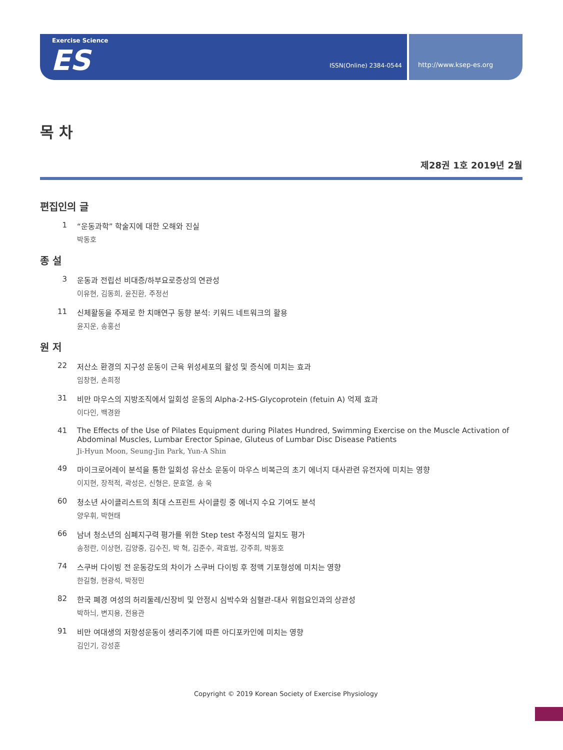Exercise Science
ES ISSN(Online) 2384-0544
http://www.ksep-es.org
목 차
제28권 1호 2019년 2월
편집인의 글
1 “운동과학” 학술지에 대한 오해와 진실
박동호
종 설
3 운동과 전립선 비대증/하부요로증상의 연관성
이유현, 김동희, 윤진환, 주정선
11 신체활동을 주제로 한 치매연구 동향 분석: 키워드 네트워크의 활용
윤지운, 송홍선
원 저
22 저산소 환경의 지구성 운동이 근육 위성세포의 활성 및 증식에 미치는 효과
임창현, 손희정
31 비만 마우스의 지방조직에서 일회성 운동의 Alpha-2-HS-Glycoprotein (fetuin A) 억제 효과
이다인, 백경완
41 The Effects of the Use of Pilates Equipment during Pilates Hundred, Swimming Exercise on the Muscle Activation of Abdominal Muscles, Lumbar Erector Spinae, Gluteus of Lumbar Disc Disease Patients
Ji-Hyun Moon, Seung-Jin Park, Yun-A Shin
49 마이크로어레이 분석을 통한 일회성 유산소 운동이 마우스 비복근의 초기 에너지 대사관련 유전자에 미치는 영향
이지현, 장적적, 곽성은, 신형은, 문효열, 송 욱
60 청소년 사이클리스트의 최대 스프린트 사이클링 중 에너지 수요 기여도 분석
양우휘, 박현태
66 남녀 청소년의 심폐지구력 평가를 위한 Step test 추정식의 일치도 평가
송정란, 이상현, 김양중, 김수진, 박 혁, 김준수, 곽효범, 강주희, 박동호
74 스쿠버 다이빙 전 운동강도의 차이가 스쿠버 다이빙 후 정맥 기포형성에 미치는 영향
한길형, 현광석, 박정민
82 한국 폐경 여성의 허리둘레/신장비 및 안정시 심박수와 심혈관-대사 위험요인과의 상관성
박하늬, 변지용, 전용관
91 비만 여대생의 저항성운동이 생리주기에 따른 아디포카인에 미치는 영향
김인기, 강성훈
Copyright © 2019 Korean Society of Exercise Physiology